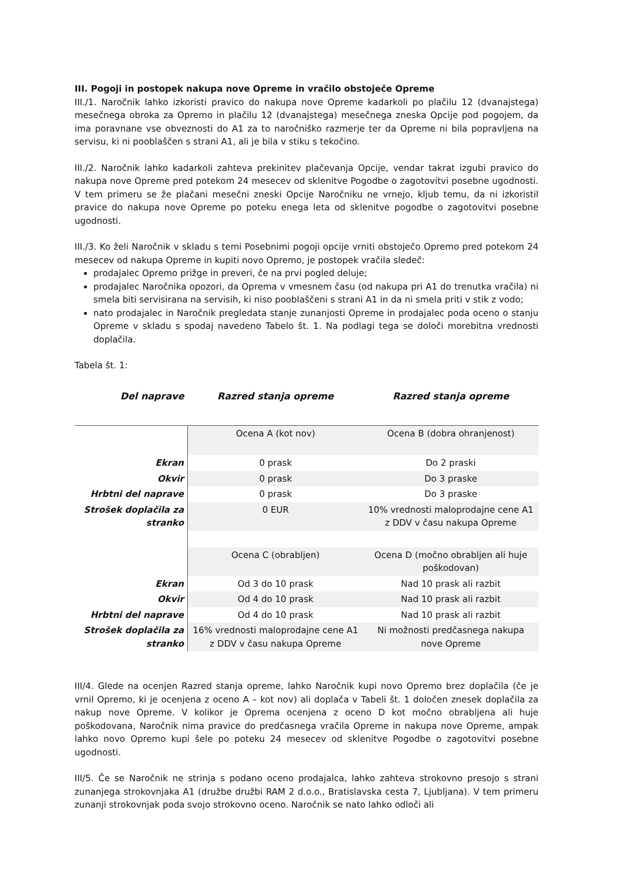III. Pogoji in postopek nakupa nove Opreme in vračilo obstoječe Opreme
III./1. Naročnik lahko izkoristi pravico do nakupa nove Opreme kadarkoli po plačilu 12 (dvanajstega) mesečnega obroka za Opremo in plačilu 12 (dvanajstega) mesečnega zneska Opcije pod pogojem, da ima poravnane vse obveznosti do A1 za to naročniško razmerje ter da Opreme ni bila popravljena na servisu, ki ni pooblaščen s strani A1, ali je bila v stiku s tekočino.
III./2. Naročnik lahko kadarkoli zahteva prekinitev plačevanja Opcije, vendar takrat izgubi pravico do nakupa nove Opreme pred potekom 24 mesecev od sklenitve Pogodbe o zagotovitvi posebne ugodnosti. V tem primeru se že plačani mesečni zneski Opcije Naročniku ne vrnejo, kljub temu, da ni izkoristil pravice do nakupa nove Opreme po poteku enega leta od sklenitve pogodbe o zagotovitvi posebne ugodnosti.
III./3. Ko želi Naročnik v skladu s temi Posebnimi pogoji opcije vrniti obstoječo Opremo pred potekom 24 mesecev od nakupa Opreme in kupiti novo Opremo, je postopek vračila sledeč:
prodajalec Opremo prižge in preveri, če na prvi pogled deluje;
prodajalec Naročnika opozori, da Oprema v vmesnem času (od nakupa pri A1 do trenutka vračila) ni smela biti servisirana na servisih, ki niso pooblaščeni s strani A1 in da ni smela priti v stik z vodo;
nato prodajalec in Naročnik pregledata stanje zunanjosti Opreme in prodajalec poda oceno o stanju Opreme v skladu s spodaj navedeno Tabelo št. 1. Na podlagi tega se določi morebitna vrednosti doplačila.
Tabela št. 1:
| Del naprave | Razred stanja opreme | Razred stanja opreme |
| --- | --- | --- |
| | Ocena A (kot nov) | Ocena B (dobra ohranjenost) |
| Ekran | 0 prask | Do 2 praski |
| Okvir | 0 prask | Do 3 praske |
| Hrbtni del naprave | 0 prask | Do 3 praske |
| Strošek doplačila za stranko | 0 EUR | 10% vrednosti maloprodajne cene A1 z DDV v času nakupa Opreme |
| | Ocena C (obrabljen) | Ocena D (močno obrabljen ali huje poškodovan) |
| Ekran | Od 3 do 10 prask | Nad 10 prask ali razbit |
| Okvir | Od 4 do 10 prask | Nad 10 prask ali razbit |
| Hrbtni del naprave | Od 4 do 10 prask | Nad 10 prask ali razbit |
| Strošek doplačila za stranko | 16% vrednosti maloprodajne cene A1 z DDV v času nakupa Opreme | Ni možnosti predčasnega nakupa nove Opreme |
III/4. Glede na ocenjen Razred stanja opreme, lahko Naročnik kupi novo Opremo brez doplačila (če je vrnil Opremo, ki je ocenjena z oceno A – kot nov) ali doplača v Tabeli št. 1 določen znesek doplačila za nakup nove Opreme. V kolikor je Oprema ocenjena z oceno D kot močno obrabljena ali huje poškodovana, Naročnik nima pravice do predčasnega vračila Opreme in nakupa nove Opreme, ampak lahko novo Opremo kupi šele po poteku 24 mesecev od sklenitve Pogodbe o zagotovitvi posebne ugodnosti.
III/5. Če se Naročnik ne strinja s podano oceno prodajalca, lahko zahteva strokovno presojo s strani zunanjega strokovnjaka A1 (družbe družbi RAM 2 d.o.o., Bratislavska cesta 7, Ljubljana). V tem primeru zunanji strokovnjak poda svojo strokovno oceno. Naročnik se nato lahko odloči ali